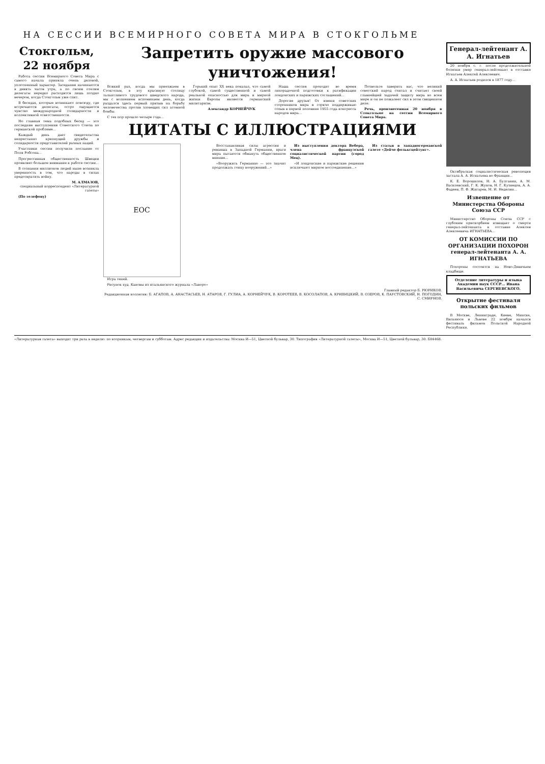НА СЕССИИ ВСЕМИРНОГО СОВЕТА МИРА В СТОКГОЛЬМЕ
Стокгольм, 22 ноября
Работа сессии Всемирного Совета Мира с самого начала приняла очень деловой, уплотненный характер. Заседания начинаются в девять часов утра, а по своим отелям делегаты нередко расходятся лишь поздно вечером, когда Стокгольм уже спит.
В беседах, которые возникают повсюду, где встречаются делегаты, остро ощущается чувство международной солидарности и коллективной ответственности.
Но главная тема подобных бесед — это последние выступления Советского Союза по германской проблеме...
Каждый день дает свидетельства непрестанно крепнущей дружбы и солидарности представителей разных наций.
Участники сессии получили послание от Поля Робсона...
Прогрессивная общественность Швеции проявляет большое внимание к работе сессии...
В сознании миллионов людей ныне возникла уверенность в том, что народы в силах предотвратить войну.
М. АЛМАЗОВ,
специальный корреспондент «Литературной газеты»
(По телефону)
Запретить оружие массового уничтожения!
Всякий раз, когда мы приезжаем в Стокгольм, в эту красивую столицу талантливого трудового шведского народа, мы с волнением вспоминаем день, когда раздался здесь первый призыв на борьбу человечества против зловещих сил атомной бомбы.
С тех пор прошло четыре года...
Горький опыт XX века показал, что самой глубокой, самой существенной и самой реальной опасностью для мира и мирной жизни Европы является германский милитаризм.
Александр КОРНЕЙЧУК
Наша сессия проходит во время лихорадочной подготовки к ратификации лондонских и парижских соглашений...
Дорогие друзья! От имени советских сторонников мира я горячо поддерживаю созыв в первой половине 1955 года конгресса народов мира...
Позвольте заверить вас, что великий советский народ считал и считает своей главнейшей задачей защиту мира во всем мире и он не пожалеет сил в этом священном деле.
Речь, произнесенная 20 ноября в Стокгольме на сессии Всемирного Совета Мира.
ЦИТАТЫ С ИЛЛЮСТРАЦИЯМИ
ЕОС
Игра теней.
Рисунок худ. Кановы из итальянского журнала «Лаворо»
Восстанавливая силы агрессии и реванша в Западной Германии, враги мира пытаются обмануть общественное мнение...
«Вооружить Германию — это значит продолжать гонку вооружений...»
Из выступления доктора Вебера, члена французской социалистической партии (город Мец).
«И лондонские и парижские решения исключают мирное воссоединение...»
Из статьи в западногерманской газете «Дейче фольксцейтунг».
Главный редактор Б. РЮРИКОВ.
Редакционная коллегия: Б. АГАПОВ, А. АНАСТАСЬЕВ, Н. АТАРОВ, Г. ГУЛИА, А. КОРНЕЙЧУК, В. КОРОТЕЕВ, В. КОСОЛАПОВ, А. КРИВИЦКИЙ, В. ОЗЕРОВ, К. ПАУСТОВСКИЙ, Н. ПОГОДИН, С. СМИРНОВ.
Генерал-лейтенант А. А. Игнатьев
20 ноября с. г. после продолжительной болезни умер генерал-лейтенант в отставке Игнатьев Алексей Алексеевич.
А. А. Игнатьев родился в 1877 году...
Октябрьская социалистическая революция застала А. А. Игнатьева во Франции...
К. Е. Ворошилов, Н. А. Булганин, А. М. Василевский, Г. К. Жуков, Н. Г. Кузнецов, А. А. Фадеев, П. Ф. Жигарев, М. И. Неделин...
Извещение от Министерства Обороны Союза ССР
Министерство Обороны Союза ССР с глубоким прискорбием извещает о смерти генерал-лейтенанта в отставке Алексея Алексеевича ИГНАТЬЕВА...
ОТ КОМИССИИ ПО ОРГАНИЗАЦИИ ПОХОРОН генерал-лейтенанта А. А. ИГНАТЬЕВА
Похороны состоятся на Ново-Девичьем кладбище.
Отделение литературы и языка Академии наук СССР... Ивана Васильевича СЕРГИЕВСКОГО.
Открытие фестиваля польских фильмов
В Москве, Ленинграде, Киеве, Минске, Вильнюсе и Львове 22 ноября начался фестиваль фильмов Польской Народной Республики.
«Литературная газета» выходит три раза в неделю: по вторникам, четвергам и субботам. Адрес редакции и издательства: Москва И—51, Цветной бульвар, 30. Типография «Литературной газеты», Москва И—51, Цветной бульвар, 30. Б04468.